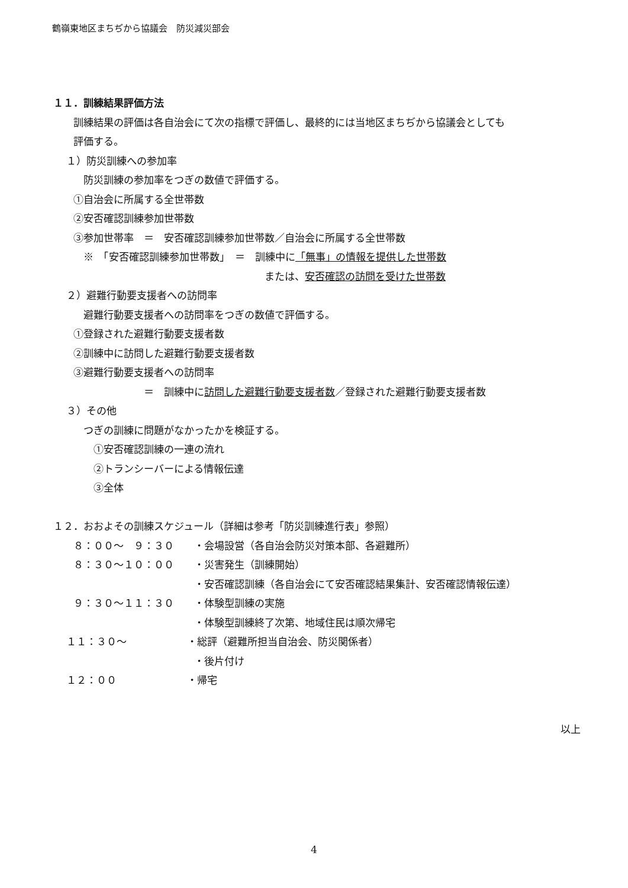鶴嶺東地区まちぢから協議会　防災減災部会
１１．訓練結果評価方法
　　訓練結果の評価は各自治会にて次の指標で評価し、最終的には当地区まちぢから協議会としても
　　評価する。
　 １）防災訓練への参加率
　　　防災訓練の参加率をつぎの数値で評価する。
　　①自治会に所属する全世帯数
　　②安否確認訓練参加世帯数
　　③参加世帯率　＝　安否確認訓練参加世帯数／自治会に所属する全世帯数
　　　※　「安否確認訓練参加世帯数」　＝　訓練中に「無事」の情報を提供した世帯数
　　　　　　　　　　　　　　　　　　　　　または、安否確認の訪問を受けた世帯数
　 ２）避難行動要支援者への訪問率
　　　避難行動要支援者への訪問率をつぎの数値で評価する。
　　①登録された避難行動要支援者数
　　②訓練中に訪問した避難行動要支援者数
　　③避難行動要支援者への訪問率
　　　　　　　　　＝　訓練中に訪問した避難行動要支援者数／登録された避難行動要支援者数
　 ３）その他
　　　つぎの訓練に問題がなかったかを検証する。
　　　　①安否確認訓練の一連の流れ
　　　　②トランシーバーによる情報伝達
　　　　③全体
１２．おおよその訓練スケジュール（詳細は参考「防災訓練進行表」参照）
　　８：００～　９：３０　　・会場設営（各自治会防災対策本部、各避難所）
　　８：３０～１０：００　　・災害発生（訓練開始）
　　　　　　　　　　　　　　・安否確認訓練（各自治会にて安否確認結果集計、安否確認情報伝達）
　　９：３０～１１：３０　　・体験型訓練の実施
　　　　　　　　　　　　　　・体験型訓練終了次第、地域住民は順次帰宅
　 １１：３０～　　　　　　・総評（避難所担当自治会、防災関係者）
　　　　　　　　　　　　　　・後片付け
　 １２：００　　　　　　　・帰宅
以上
4